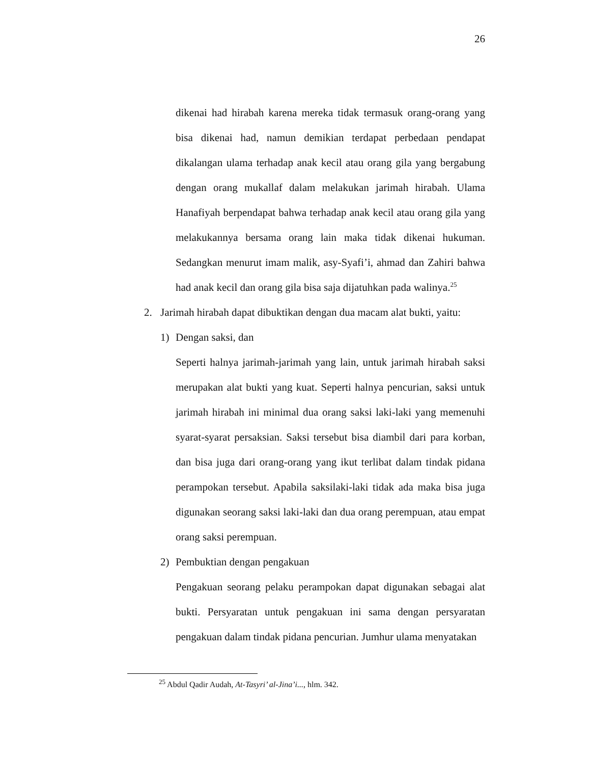26
dikenai had hirabah karena mereka tidak termasuk orang-orang yang bisa dikenai had, namun demikian terdapat perbedaan pendapat dikalangan ulama terhadap anak kecil atau orang gila yang bergabung dengan orang mukallaf dalam melakukan jarimah hirabah. Ulama Hanafiyah berpendapat bahwa terhadap anak kecil atau orang gila yang melakukannya bersama orang lain maka tidak dikenai hukuman. Sedangkan menurut imam malik, asy-Syafi’i, ahmad dan Zahiri bahwa had anak kecil dan orang gila bisa saja dijatuhkan pada walinya.<sup>25</sup>
2. Jarimah hirabah dapat dibuktikan dengan dua macam alat bukti, yaitu:
1) Dengan saksi, dan
Seperti halnya jarimah-jarimah yang lain, untuk jarimah hirabah saksi merupakan alat bukti yang kuat. Seperti halnya pencurian, saksi untuk jarimah hirabah ini minimal dua orang saksi laki-laki yang memenuhi syarat-syarat persaksian. Saksi tersebut bisa diambil dari para korban, dan bisa juga dari orang-orang yang ikut terlibat dalam tindak pidana perampokan tersebut. Apabila saksilaki-laki tidak ada maka bisa juga digunakan seorang saksi laki-laki dan dua orang perempuan, atau empat orang saksi perempuan.
2) Pembuktian dengan pengakuan
Pengakuan seorang pelaku perampokan dapat digunakan sebagai alat bukti. Persyaratan untuk pengakuan ini sama dengan persyaratan pengakuan dalam tindak pidana pencurian. Jumhur ulama menyatakan
<sup>25</sup> Abdul Qadir Audah, At-Tasyri’ al-Jina’i..., hlm. 342.